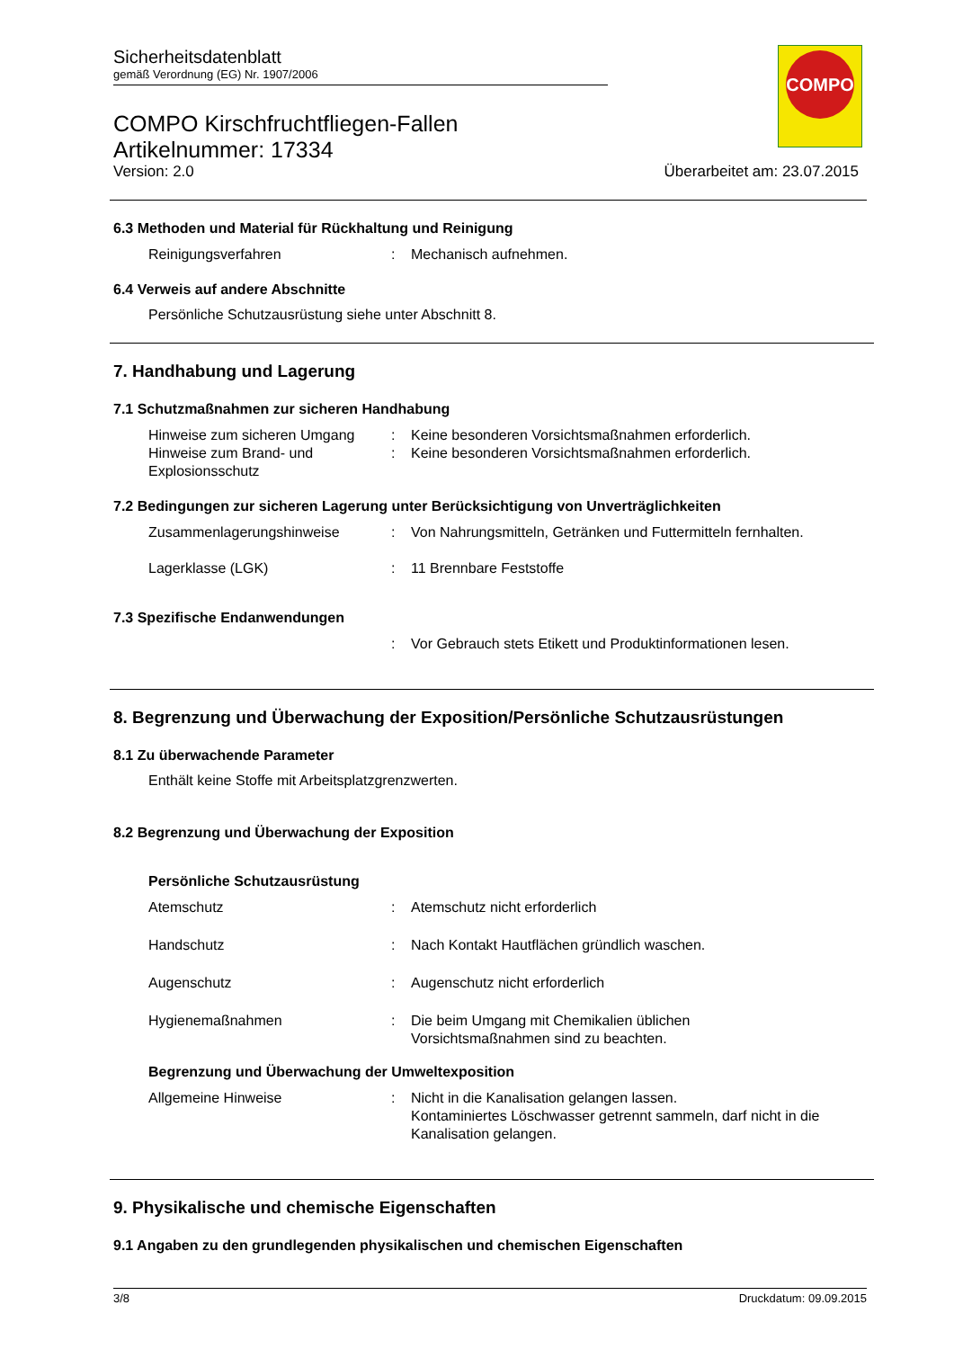Sicherheitsdatenblatt
gemäß Verordnung (EG) Nr. 1907/2006
COMPO Kirschfruchtfliegen-Fallen
Artikelnummer: 17334
Version: 2.0 Überarbeitet am: 23.07.2015
COMPO
6.3 Methoden und Material für Rückhaltung und Reinigung
Reinigungsverfahren : Mechanisch aufnehmen.
6.4 Verweis auf andere Abschnitte
Persönliche Schutzausrüstung siehe unter Abschnitt 8.
7. Handhabung und Lagerung
7.1 Schutzmaßnahmen zur sicheren Handhabung
Hinweise zum sicheren Umgang : Keine besonderen Vorsichtsmaßnahmen erforderlich.
Hinweise zum Brand- und Explosionsschutz
: Keine besonderen Vorsichtsmaßnahmen erforderlich.
7.2 Bedingungen zur sicheren Lagerung unter Berücksichtigung von Unverträglichkeiten
Zusammenlagerungshinweise : Von Nahrungsmitteln, Getränken und Futtermitteln fernhalten.
Lagerklasse (LGK) : 11 Brennbare Feststoffe
7.3 Spezifische Endanwendungen
: Vor Gebrauch stets Etikett und Produktinformationen lesen.
8. Begrenzung und Überwachung der Exposition/Persönliche Schutzausrüstungen
8.1 Zu überwachende Parameter
Enthält keine Stoffe mit Arbeitsplatzgrenzwerten.
8.2 Begrenzung und Überwachung der Exposition
Persönliche Schutzausrüstung
Atemschutz : Atemschutz nicht erforderlich
Handschutz : Nach Kontakt Hautflächen gründlich waschen.
Augenschutz : Augenschutz nicht erforderlich
Hygienemaßnahmen : Die beim Umgang mit Chemikalien üblichen
Vorsichtsmaßnahmen sind zu beachten.
Begrenzung und Überwachung der Umweltexposition
Allgemeine Hinweise : Nicht in die Kanalisation gelangen lassen.
Kontaminiertes Löschwasser getrennt sammeln, darf nicht in die Kanalisation gelangen.
9. Physikalische und chemische Eigenschaften
9.1 Angaben zu den grundlegenden physikalischen und chemischen Eigenschaften
3/8 Druckdatum: 09.09.2015